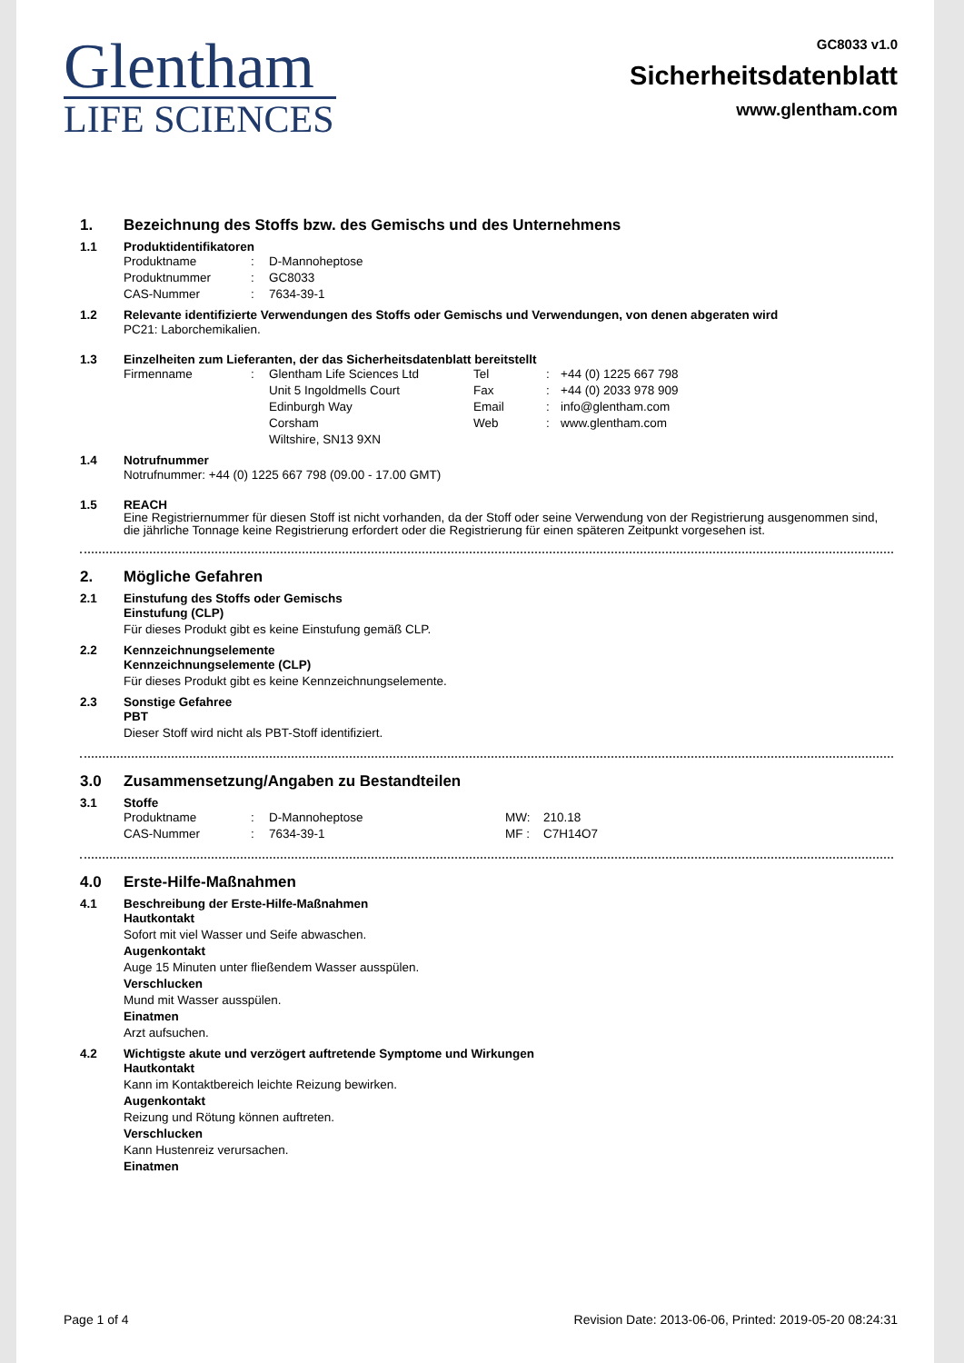Glentham
LIFE SCIENCES
GC8033 v1.0
Sicherheitsdatenblatt
www.glentham.com
1. Bezeichnung des Stoffs bzw. des Gemischs und des Unternehmens
1.1 Produktidentifikatoren
| Produktname | : | D-Mannoheptose |
| Produktnummer | : | GC8033 |
| CAS-Nummer | : | 7634-39-1 |
1.2 Relevante identifizierte Verwendungen des Stoffs oder Gemischs und Verwendungen, von denen abgeraten wird
PC21: Laborchemikalien.
1.3 Einzelheiten zum Lieferanten, der das Sicherheitsdatenblatt bereitstellt
| Firmenname | : | Glentham Life Sciences Ltd Unit 5 Ingoldmells Court Edinburgh Way Corsham Wiltshire, SN13 9XN | Tel Fax Email Web | : : : : | +44 (0) 1225 667 798 +44 (0) 2033 978 909 info@glentham.com www.glentham.com |
1.4 Notrufnummer
Notrufnummer: +44 (0) 1225 667 798 (09.00 - 17.00 GMT)
1.5 REACH
Eine Registriernummer für diesen Stoff ist nicht vorhanden, da der Stoff oder seine Verwendung von der Registrierung ausgenommen sind, die jährliche Tonnage keine Registrierung erfordert oder die Registrierung für einen späteren Zeitpunkt vorgesehen ist.
2. Mögliche Gefahren
2.1 Einstufung des Stoffs oder Gemischs
Einstufung (CLP)
Für dieses Produkt gibt es keine Einstufung gemäß CLP.
2.2 Kennzeichnungselemente
Kennzeichnungselemente (CLP)
Für dieses Produkt gibt es keine Kennzeichnungselemente.
2.3 Sonstige Gefahree
PBT
Dieser Stoff wird nicht als PBT-Stoff identifiziert.
3.0 Zusammensetzung/Angaben zu Bestandteilen
3.1 Stoffe
| Produktname | : | D-Mannoheptose | MW: | 210.18 |
| CAS-Nummer | : | 7634-39-1 | MF : | C7H14O7 |
4.0 Erste-Hilfe-Maßnahmen
4.1 Beschreibung der Erste-Hilfe-Maßnahmen
Hautkontakt
Sofort mit viel Wasser und Seife abwaschen.
Augenkontakt
Auge 15 Minuten unter fließendem Wasser ausspülen.
Verschlucken
Mund mit Wasser ausspülen.
Einatmen
Arzt aufsuchen.
4.2 Wichtigste akute und verzögert auftretende Symptome und Wirkungen
Hautkontakt
Kann im Kontaktbereich leichte Reizung bewirken.
Augenkontakt
Reizung und Rötung können auftreten.
Verschlucken
Kann Hustenreiz verursachen.
Einatmen
Page 1 of 4 Revision Date: 2013-06-06, Printed: 2019-05-20 08:24:31